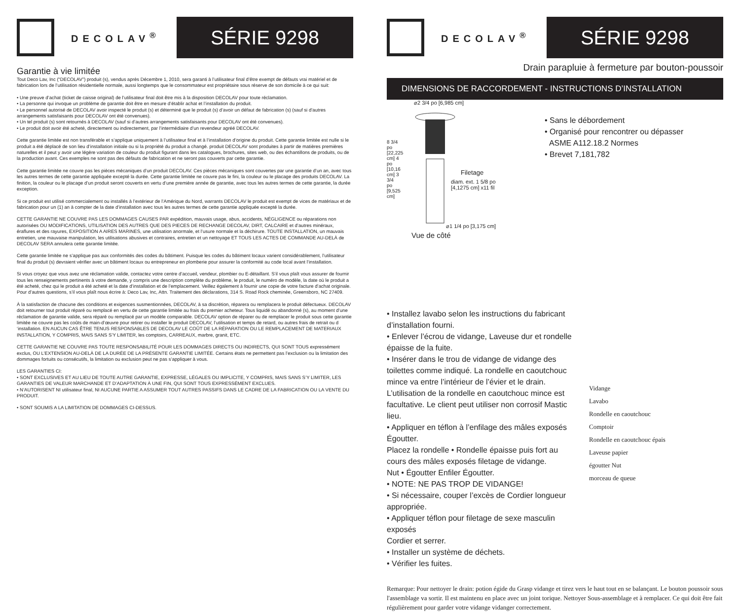DECOLAV<sup>®</sup>
SÉRIE 9298
Garantie à vie limitée
Tout Deco Lav, Inc (“DECOLAV”) produit (s), vendus après Décembre 1, 2010, sera garanti à l’utilisateur final d’être exempt de défauts vrai matériel et de fabrication lors de l’utilisation résidentielle normale, aussi longtemps que le consommateur est propriétaire sous réserve de son domicile à ce qui suit:
• Une preuve d’achat (ticket de caisse original) de l’utilisateur final doit être mis à la disposition DECOLAV pour toute réclamation.
• La personne qui invoque un problème de garantie doit être en mesure d’établir achat et l’installation du produit.
• Le personnel autorisé de DECOLAV avoir inspecté le produit (s) et déterminé que le produit (s) d’avoir un défaut de fabrication (s) (sauf si d’autres arrangements satisfaisants pour DECOLAV ont été convenues).
• Un tel produit (s) sont retournés à DECOLAV (sauf si d’autres arrangements satisfaisants pour DECOLAV ont été convenues).
• Le produit doit avoir été acheté, directement ou indirectement, par l’intermédiaire d’un revendeur agréé DECOLAV.
Cette garantie limitée est non transférable et s’applique uniquement à l’utilisateur final et à l’installation d’origine du produit. Cette garantie limitée est nulle si le produit a été déplacé de son lieu d’installation initiale ou si la propriété du produit a changé. produit DECOLAV sont produites à partir de matières premières naturelles et il peut y avoir une légère variation de couleur du produit figurant dans les catalogues, brochures, sites web, ou des échantillons de produits, ou de la production avant. Ces exemples ne sont pas des défauts de fabrication et ne seront pas couverts par cette garantie.
Cette garantie limitée ne couvre pas les pièces mécaniques d’un produit DECOLAV. Ces pièces mécaniques sont couvertes par une garantie d’un an, avec tous les autres termes de cette garantie appliquée excepté la durée. Cette garantie limitée ne couvre pas le fini, la couleur ou le placage des produits DECOLAV. La finition, la couleur ou le placage d’un produit seront couverts en vertu d’une première année de garantie, avec tous les autres termes de cette garantie, la durée exception.
Si ce produit est utilisé commercialement ou installés à l’extérieur de l’Amérique du Nord, warrants DECOLAV le produit est exempt de vices de matériaux et de fabrication pour un (1) an à compter de la date d’installation avec tous les autres termes de cette garantie appliquée excepté la durée.
CETTE GARANTIE NE COUVRE PAS LES DOMMAGES CAUSES PAR expédition, mauvais usage, abus, accidents, NÉGLIGENCE ou réparations non autorisées OU MODIFICATIONS, UTILISATION DES AUTRES QUE DES PIECES DE RECHANGE DECOLAV, DIRT, CALCAIRE et d’autres minéraux, éraflures et des rayures, EXPOSITION A AIRES MARINES, une utilisation anormale, et l’usure normale et la déchirure. TOUTE INSTALLATION, un mauvais entretien, une mauvaise manipulation, les utilisations abusives et contraires, entretien et un nettoyage ET TOUS LES ACTES DE COMMANDE AU-DELÀ de DECOLAV SERA annulera cette garantie limitée.
Cette garantie limitée ne s’applique pas aux conformités des codes du bâtiment. Puisque les codes du bâtiment locaux varient considérablement, l’utilisateur final du produit (s) devraient vérifier avec un bâtiment locaux ou entrepreneur en plomberie pour assurer la conformité au code local avant l’installation.
Si vous croyez que vous avez une réclamation valide, contactez votre centre d’accueil, vendeur, plombier ou E-détaillant. S’il vous plaît vous assurer de fournir tous les renseignements pertinents à votre demande, y compris une description complète du problème, le produit, le numéro de modèle, la date où le produit a été acheté, chez qui le produit a été acheté et la date d’installation et de l’emplacement. Veillez également à fournir une copie de votre facture d’achat originale. Pour d’autres questions, s’il vous plaît nous écrire à: Deco Lav, Inc, Attn. Traitement des déclarations, 314 S. Road Rock cheminée, Greensboro, NC 27409.
À la satisfaction de chacune des conditions et exigences susmentionnées, DECOLAV, à sa discrétion, réparera ou remplacera le produit défectueux. DECOLAV doit retourner tout produit réparé ou remplacé en vertu de cette garantie limitée au frais du premier acheteur. Tous liquidé ou abandonné (s), au moment d’une réclamation de garantie valide, sera réparé ou remplacé par un modèle comparable. DECOLAV option de réparer ou de remplacer le produit sous cette garantie limitée ne couvre pas les coûts de main-d’œuvre pour retirer ou installer le produit DECOLAV, l’utilisation et temps de retard, ou autres frais de retrait ou d ‘installation. EN AUCUN CAS ÊTRE TENUS RESPONSABLES DE DECOLAV LE COÛT DE LA RÉPARATION OU LE REMPLACEMENT DE MATERIAUX INSTALLATION, Y COMPRIS, MAIS SANS S’Y LIMITER, les comptoirs, CARREAUX, marbre, granit, ETC.
CETTE GARANTIE NE COUVRE PAS TOUTE RESPONSABILITÉ POUR LES DOMMAGES DIRECTS OU INDIRECTS, QUI SONT TOUS expressément exclus, OU L’EXTENSION AU-DELÀ DE LA DURÉE DE LA PRÉSENTE GARANTIE LIMITÉE. Certains états ne permettent pas l’exclusion ou la limitation des dommages fortuits ou consécutifs, la limitation ou exclusion peut ne pas s’appliquer à vous.
LES GARANTIES CI:
• SONT EXCLUSIVES ET AU LIEU DE TOUTE AUTRE GARANTIE, EXPRESSE, LÉGALES OU IMPLICITE, Y COMPRIS, MAIS SANS S’Y LIMITER, LES GARANTIES DE VALEUR MARCHANDE ET D’ADAPTATION À UNE FIN, QUI SONT TOUS EXPRESSÉMENT EXCLUES.
• N’AUTORISENT NI utilisateur final, NI AUCUNE PARTIE A ASSUMER TOUT AUTRES PASSIFS DANS LE CADRE DE LA FABRICATION OU LA VENTE DU PRODUIT.
• SONT SOUMIS A LA LIMITATION DE DOMMAGES CI-DESSUS.
DECOLAV<sup>®</sup>
SÉRIE 9298
Drain parapluie à fermeture par bouton-poussoir
DIMENSIONS DE RACCORDEMENT - INSTRUCTIONS D’INSTALLATION
⌀2 3/4 po [6,985 cm]
Filetage
diam. ext. 1 5/8 po
[4,1275 cm] x11 fil
8 3/4 po [22,225 cm] 4 po [10,16 cm] 3 3/4 po [9,525 cm]
⌀1 1/4 po [3,175 cm]
Vue de côté
• Sans le débordement
• Organisé pour rencontrer ou dépasser
ASME A112.18.2 Normes
• Brevet 7,181,782
• Installez lavabo selon les instructions du fabricant d’installation fourni.
• Enlever l’écrou de vidange, Laveuse dur et rondelle épaisse de la fuite.
• Insérer dans le trou de vidange de vidange des toilettes comme indiqué. La rondelle en caoutchouc mince va entre l’intérieur de l’évier et le drain. L’utilisation de la rondelle en caoutchouc mince est facultative. Le client peut utiliser non corrosif Mastic lieu.
• Appliquer en téflon à l’enfilage des mâles exposés Égoutter.
Placez la rondelle • Rondelle épaisse puis fort au cours des mâles exposés filetage de vidange.
Nut • Égoutter Enfiler Égoutter.
• NOTE: NE PAS TROP DE VIDANGE!
• Si nécessaire, couper l’excès de Cordier longueur appropriée.
• Appliquer téflon pour filetage de sexe masculin exposés
Cordier et serrer.
• Installer un système de déchets.
• Vérifier les fuites.
Vidange
Lavabo
Rondelle en caoutchouc
Comptoir
Rondelle en caoutchouc épais
Laveuse papier
égoutter Nut
morceau de queue
Remarque: Pour nettoyer le drain: potion égide du Grasp vidange et tirez vers le haut tout en se balançant. Le bouton poussoir sous l'assemblage va sortir. Il est maintenu en place avec un joint torique. Nettoyer Sous-assemblage et à remplacer. Ce qui doit être fait régulièrement pour garder votre vidange vidanger correctement.